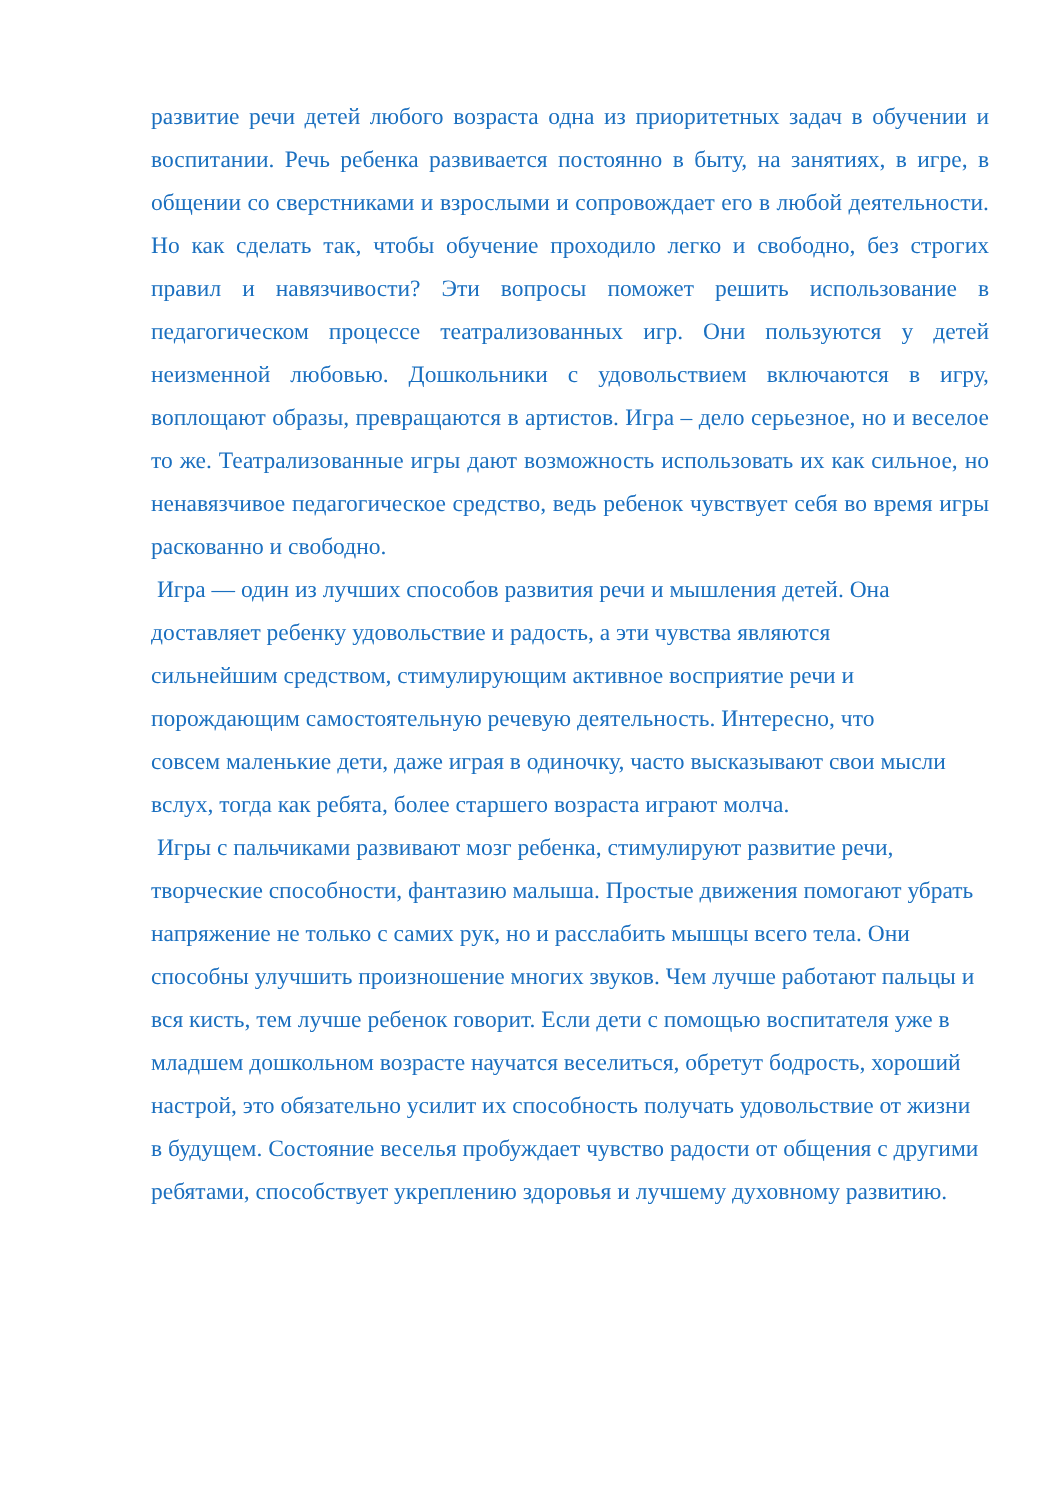развитие речи детей любого возраста одна из приоритетных задач в обучении и воспитании. Речь ребенка развивается постоянно в быту, на занятиях, в игре, в общении со сверстниками и взрослыми и сопровождает его в любой деятельности. Но как сделать так, чтобы обучение проходило легко и свободно, без строгих правил и навязчивости? Эти вопросы поможет решить использование в педагогическом процессе театрализованных игр. Они пользуются у детей неизменной любовью. Дошкольники с удовольствием включаются в игру, воплощают образы, превращаются в артистов. Игра – дело серьезное, но и веселое то же. Театрализованные игры дают возможность использовать их как сильное, но ненавязчивое педагогическое средство, ведь ребенок чувствует себя во время игры раскованно и свободно.
Игра — один из лучших способов развития речи и мышления детей. Она доставляет ребенку удовольствие и радость, а эти чувства являются сильнейшим средством, стимулирующим активное восприятие речи и порождающим самостоятельную речевую деятельность. Интересно, что совсем маленькие дети, даже играя в одиночку, часто высказывают свои мысли вслух, тогда как ребята, более старшего возраста играют молча.
Игры с пальчиками развивают мозг ребенка, стимулируют развитие речи, творческие способности, фантазию малыша. Простые движения помогают убрать напряжение не только с самих рук, но и расслабить мышцы всего тела. Они способны улучшить произношение многих звуков. Чем лучше работают пальцы и вся кисть, тем лучше ребенок говорит. Если дети с помощью воспитателя уже в младшем дошкольном возрасте научатся веселиться, обретут бодрость, хороший настрой, это обязательно усилит их способность получать удовольствие от жизни в будущем. Состояние веселья пробуждает чувство радости от общения с другими ребятами, способствует укреплению здоровья и лучшему духовному развитию.